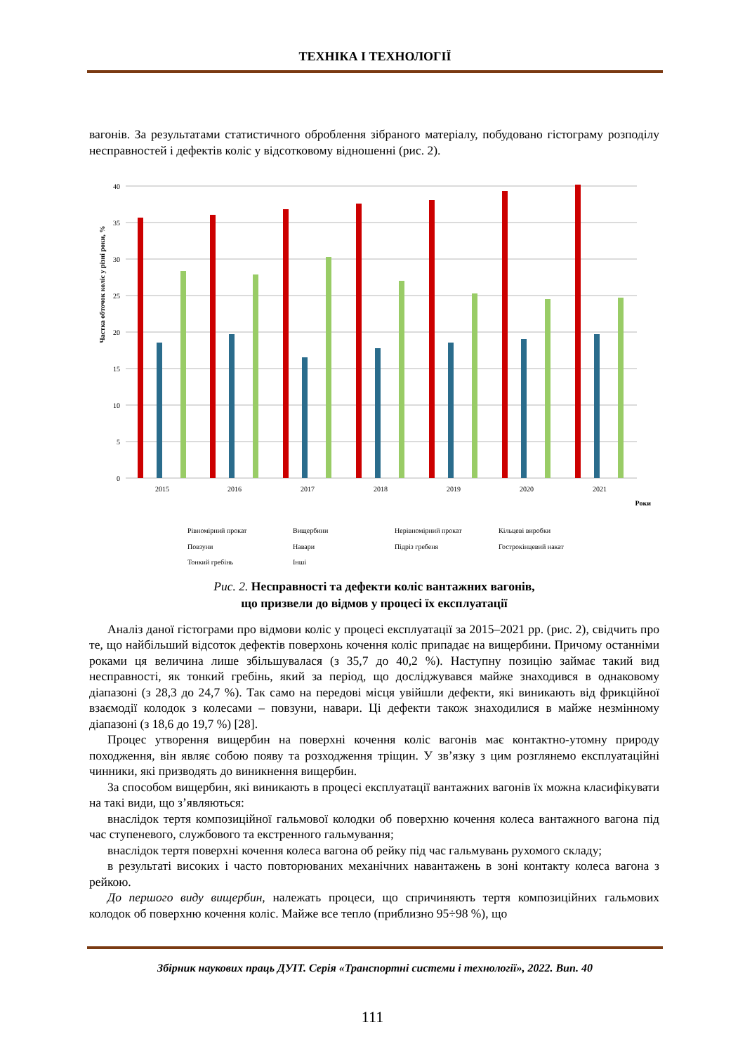ТЕХНІКА І ТЕХНОЛОГІЇ
вагонів. За результатами статистичного оброблення зібраного матеріалу, побудовано гістограму розподілу несправностей і дефектів коліс у відсотковому відношенні (рис. 2).
Частка обточок коліс у різні роки, %
0
5
10
15
20
25
30
35
40
2015
2016
2017
2018
2019
2020
2021
Роки
Рівномірний прокат Вищербини Нерівномірний прокат Кільцеві виробки Повзуни Навари Підріз гребеня Гострокінцевий накат Тонкий гребінь Інші
Рис. 2. Несправності та дефекти коліс вантажних вагонів,
що призвели до відмов у процесі їх експлуатації
Аналіз даної гістограми про відмови коліс у процесі експлуатації за 2015–2021 рр. (рис. 2), свідчить про те, що найбільший відсоток дефектів поверхонь кочення коліс припадає на вищербини. Причому останніми роками ця величина лише збільшувалася (з 35,7 до 40,2 %). Наступну позицію займає такий вид несправності, як тонкий гребінь, який за період, що досліджувався майже знаходився в однаковому діапазоні (з 28,3 до 24,7 %). Так само на передові місця увійшли дефекти, які виникають від фрикційної взаємодії колодок з колесами – повзуни, навари. Ці дефекти також знаходилися в майже незмінному діапазоні (з 18,6 до 19,7 %) [28].
Процес утворення вищербин на поверхні кочення коліс вагонів має контактно-утомну природу походження, він являє собою появу та розходження тріщин. У зв’язку з цим розглянемо експлуатаційні чинники, які призводять до виникнення вищербин.
За способом вищербин, які виникають в процесі експлуатації вантажних вагонів їх можна класифікувати на такі види, що з’являються:
внаслідок тертя композиційної гальмової колодки об поверхню кочення колеса вантажного вагона під час ступеневого, службового та екстренного гальмування;
внаслідок тертя поверхні кочення колеса вагона об рейку під час гальмувань рухомого складу;
в результаті високих і часто повторюваних механічних навантажень в зоні контакту колеса вагона з рейкою.
До першого виду вищербин, належать процеси, що спричиняють тертя композиційних гальмових колодок об поверхню кочення коліс. Майже все тепло (приблизно 95÷98 %), що
Збірник наукових праць ДУІТ. Серія «Транспортні системи і технології», 2022. Вип. 40
111